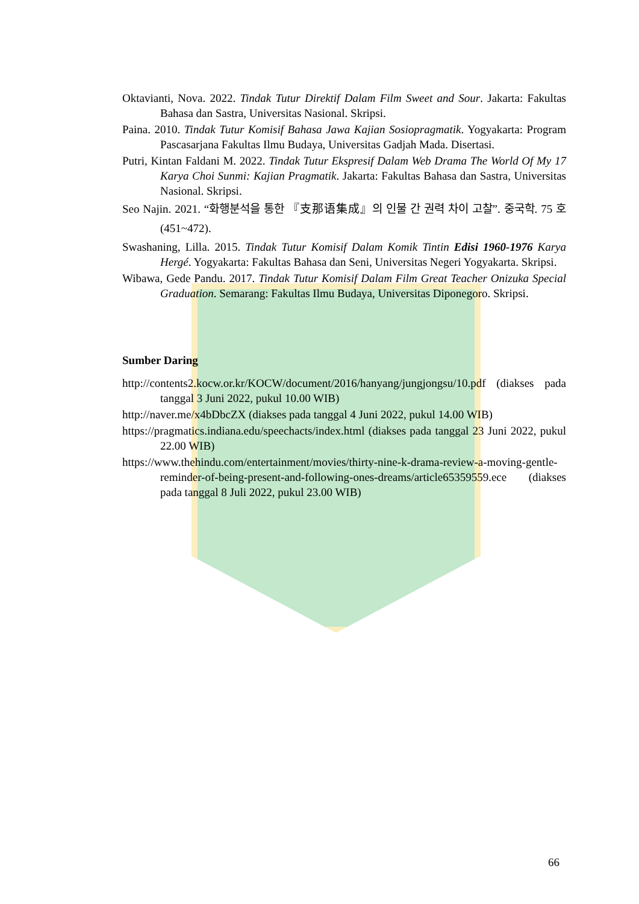Oktavianti, Nova. 2022. Tindak Tutur Direktif Dalam Film Sweet and Sour. Jakarta: Fakultas Bahasa dan Sastra, Universitas Nasional. Skripsi.
Paina. 2010. Tindak Tutur Komisif Bahasa Jawa Kajian Sosiopragmatik. Yogyakarta: Program Pascasarjana Fakultas Ilmu Budaya, Universitas Gadjah Mada. Disertasi.
Putri, Kintan Faldani M. 2022. Tindak Tutur Ekspresif Dalam Web Drama The World Of My 17 Karya Choi Sunmi: Kajian Pragmatik. Jakarta: Fakultas Bahasa dan Sastra, Universitas Nasional. Skripsi.
Seo Najin. 2021. “화행분석을 통한 『支那语集成』의 인물 간 권력 차이 고찰”. 중국학. 75 호 (451~472).
Swashaning, Lilla. 2015. Tindak Tutur Komisif Dalam Komik Tintin Edisi 1960-1976 Karya Hergé. Yogyakarta: Fakultas Bahasa dan Seni, Universitas Negeri Yogyakarta. Skripsi.
Wibawa, Gede Pandu. 2017. Tindak Tutur Komisif Dalam Film Great Teacher Onizuka Special Graduation. Semarang: Fakultas Ilmu Budaya, Universitas Diponegoro. Skripsi.
Sumber Daring
http://contents2.kocw.or.kr/KOCW/document/2016/hanyang/jungjongsu/10.pdf (diakses pada tanggal 3 Juni 2022, pukul 10.00 WIB)
http://naver.me/x4bDbcZX (diakses pada tanggal 4 Juni 2022, pukul 14.00 WIB)
https://pragmatics.indiana.edu/speechacts/index.html (diakses pada tanggal 23 Juni 2022, pukul 22.00 WIB)
https://www.thehindu.com/entertainment/movies/thirty-nine-k-drama-review-a-moving-gentle-reminder-of-being-present-and-following-ones-dreams/article65359559.ece (diakses pada tanggal 8 Juli 2022, pukul 23.00 WIB)
66